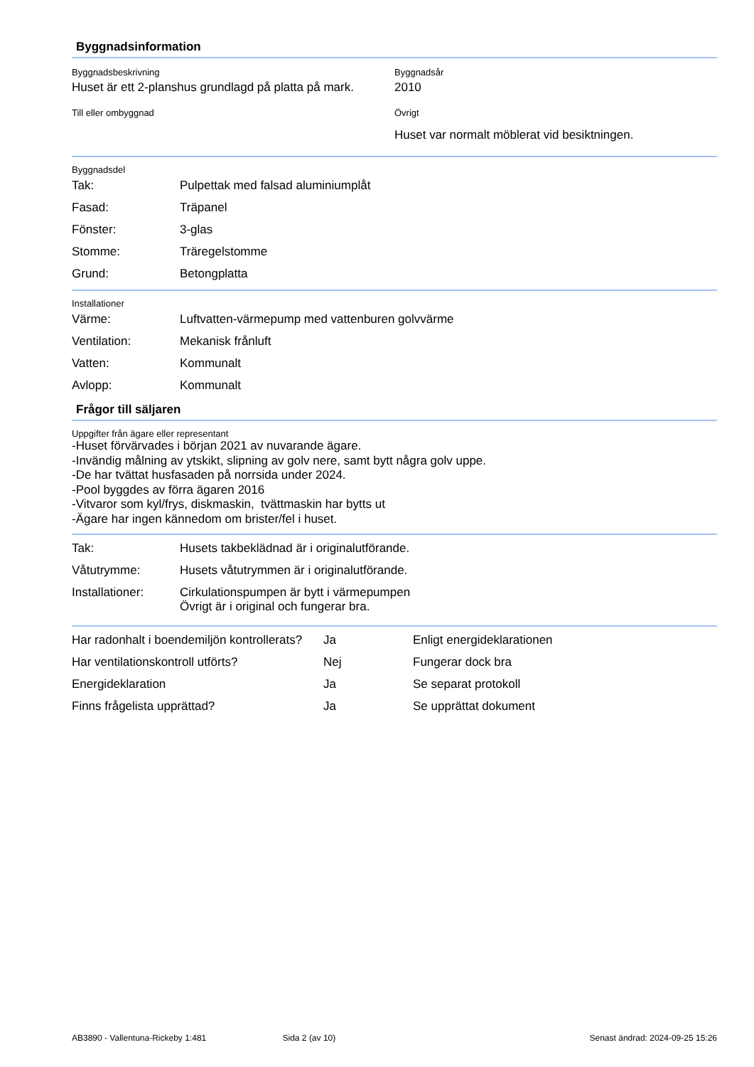Byggnadsinformation
Byggnadsbeskrivning
Huset är ett 2-planshus grundlagd på platta på mark.
Byggnadsår
2010
Till eller ombyggnad Övrigt
Huset var normalt möblerat vid besiktningen.
Byggnadsdel
| Tak: | Pulpettak med falsad aluminiumplåt |
| Fasad: | Träpanel |
| Fönster: | 3-glas |
| Stomme: | Träregelstomme |
| Grund: | Betongplatta |
Installationer
| Värme: | Luftvatten-värmepump med vattenburen golvvärme |
| Ventilation: | Mekanisk frånluft |
| Vatten: | Kommunalt |
| Avlopp: | Kommunalt |
Frågor till säljaren
Uppgifter från ägare eller representant
-Huset förvärvades i början 2021 av nuvarande ägare.
-Invändig målning av ytskikt, slipning av golv nere, samt bytt några golv uppe.
-De har tvättat husfasaden på norrsida under 2024.
-Pool byggdes av förra ägaren 2016
-Vitvaror som kyl/frys, diskmaskin, tvättmaskin har bytts ut
-Ägare har ingen kännedom om brister/fel i huset.
| Tak: | Husets takbeklädnad är i originalutförande. |
| Våtutrymme: | Husets våtutrymmen är i originalutförande. |
| Installationer: | Cirkulationspumpen är bytt i värmepumpen Övrigt är i original och fungerar bra. |
| Har radonhalt i boendemiljön kontrollerats? | Ja | Enligt energideklarationen |
| Har ventilationskontroll utförts? | Nej | Fungerar dock bra |
| Energideklaration | Ja | Se separat protokoll |
| Finns frågelista upprättad? | Ja | Se upprättat dokument |
AB3890 - Vallentuna-Rickeby 1:481 Sida 2 (av 10) Senast ändrad: 2024-09-25 15:26